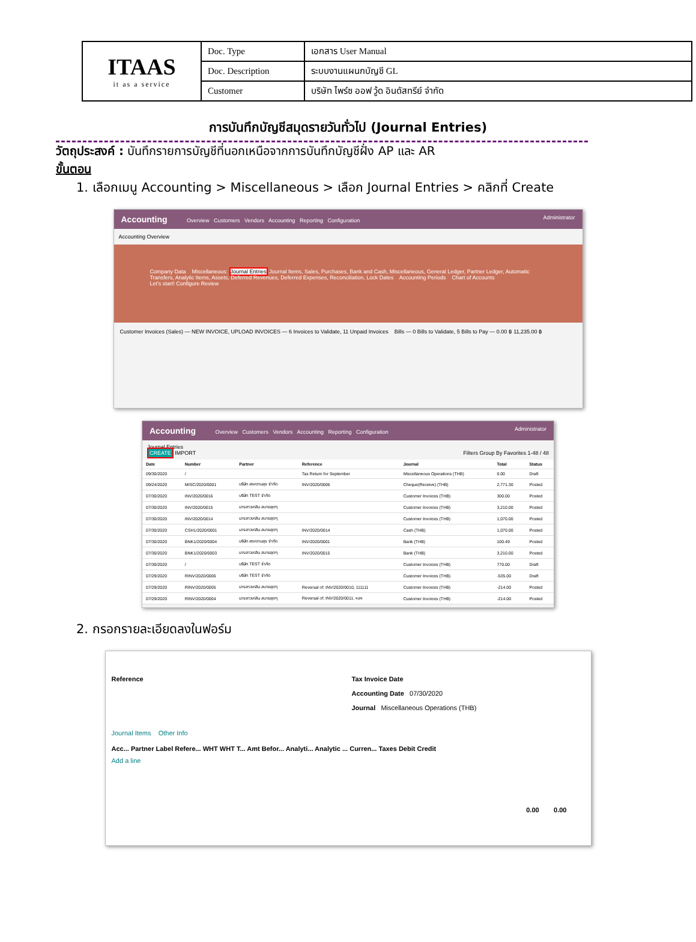| ITAAS it as a service | Doc. Type | เอกสาร User Manual |
| | Doc. Description | ระบบงานแผนกบัญชี GL |
| | Customer | บริษัท ไพร์ซ ออฟ วู้ด อินดัสทรีย์ จำกัด |
การบันทึกบัญชีสมุดรายวันทั่วไป (Journal Entries)
วัตถุประสงค์ : บันทึกรายการบัญชีที่นอกเหนือจากการบันทึกบัญชีฝั่ง AP และ AR
ขั้นตอน
1. เลือกเมนู Accounting > Miscellaneous > เลือก Journal Entries > คลิกที่ Create
Accounting Overview Customers Vendors Accounting Reporting Configuration Administrator
Accounting Overview
Company Data Miscellaneous: Journal Entries Journal Items, Sales, Purchases, Bank and Cash, Miscellaneous, General Ledger, Partner Ledger, Automatic Transfers, Analytic Items, Assets, Deferred Revenues, Deferred Expenses, Reconciliation, Lock Dates Accounting Periods Chart of Accounts
Let's start! Configure Review
Customer Invoices (Sales) — NEW INVOICE, UPLOAD INVOICES — 6 Invoices to Validate, 11 Unpaid Invoices Bills — 0 Bills to Validate, 5 Bills to Pay — 0.00 ฿ 11,235.00 ฿
Accounting Overview Customers Vendors Accounting Reporting Configuration Administrator
Journal Entries
CREATE IMPORT Filters Group By Favorites 1-48 / 48
| Date | Number | Partner | Reference | Journal | Total | Status |
| --- | --- | --- | --- | --- | --- | --- |
| 09/30/2020 | / | | Tax Return for September | Miscellaneous Operations (THB) | 0.00 | Draft |
| 09/24/2020 | MISC/2020/0001 | บริษัท สงความสุข จำกัด | INV/2020/0006 | Cheque(Receive) (THB) | 2,771.30 | Posted |
| 07/30/2020 | INV/2020/0016 | บริษัท TEST จำกัด | | Customer Invoices (THB) | 300.00 | Posted |
| 07/30/2020 | INV/2020/0015 | นางสาวเกสิน สบายสุดๆ | | Customer Invoices (THB) | 3,210.00 | Posted |
| 07/30/2020 | INV/2020/0014 | นางสาวเกสิน สบายสุดๆ | | Customer Invoices (THB) | 1,070.00 | Posted |
| 07/30/2020 | CSH1/2020/0001 | นางสาวเกสิน สบายสุดๆ | INV/2020/0014 | Cash (THB) | 1,070.00 | Posted |
| 07/30/2020 | BNK1/2020/0004 | บริษัท สงความสุข จำกัด | INV/2020/0001 | Bank (THB) | 100.49 | Posted |
| 07/30/2020 | BNK1/2020/0003 | นางสาวเกสิน สบายสุดๆ | INV/2020/0015 | Bank (THB) | 3,210.00 | Posted |
| 07/30/2020 | / | บริษัท TEST จำกัด | | Customer Invoices (THB) | 770.00 | Draft |
| 07/29/2020 | RINV/2020/0006 | บริษัท TEST จำกัด | | Customer Invoices (THB) | -535.00 | Draft |
| 07/29/2020 | RINV/2020/0005 | นางสาวเกสิน สบายสุดๆ | Reversal of: INV/2020/0010, 111111 | Customer Invoices (THB) | -214.00 | Posted |
| 07/29/2020 | RINV/2020/0004 | นางสาวเกสิน สบายสุดๆ | Reversal of: INV/2020/0011, ฯลฯ | Customer Invoices (THB) | -214.00 | Posted |
2. กรอกรายละเอียดลงในฟอร์ม
Reference Tax Invoice Date
Accounting Date 07/30/2020
Journal Miscellaneous Operations (THB)
Journal Items Other Info
Acc... Partner Label Refere... WHT WHT T... Amt Befor... Analyti... Analytic ... Curren... Taxes Debit Credit
Add a line
0.00 0.00